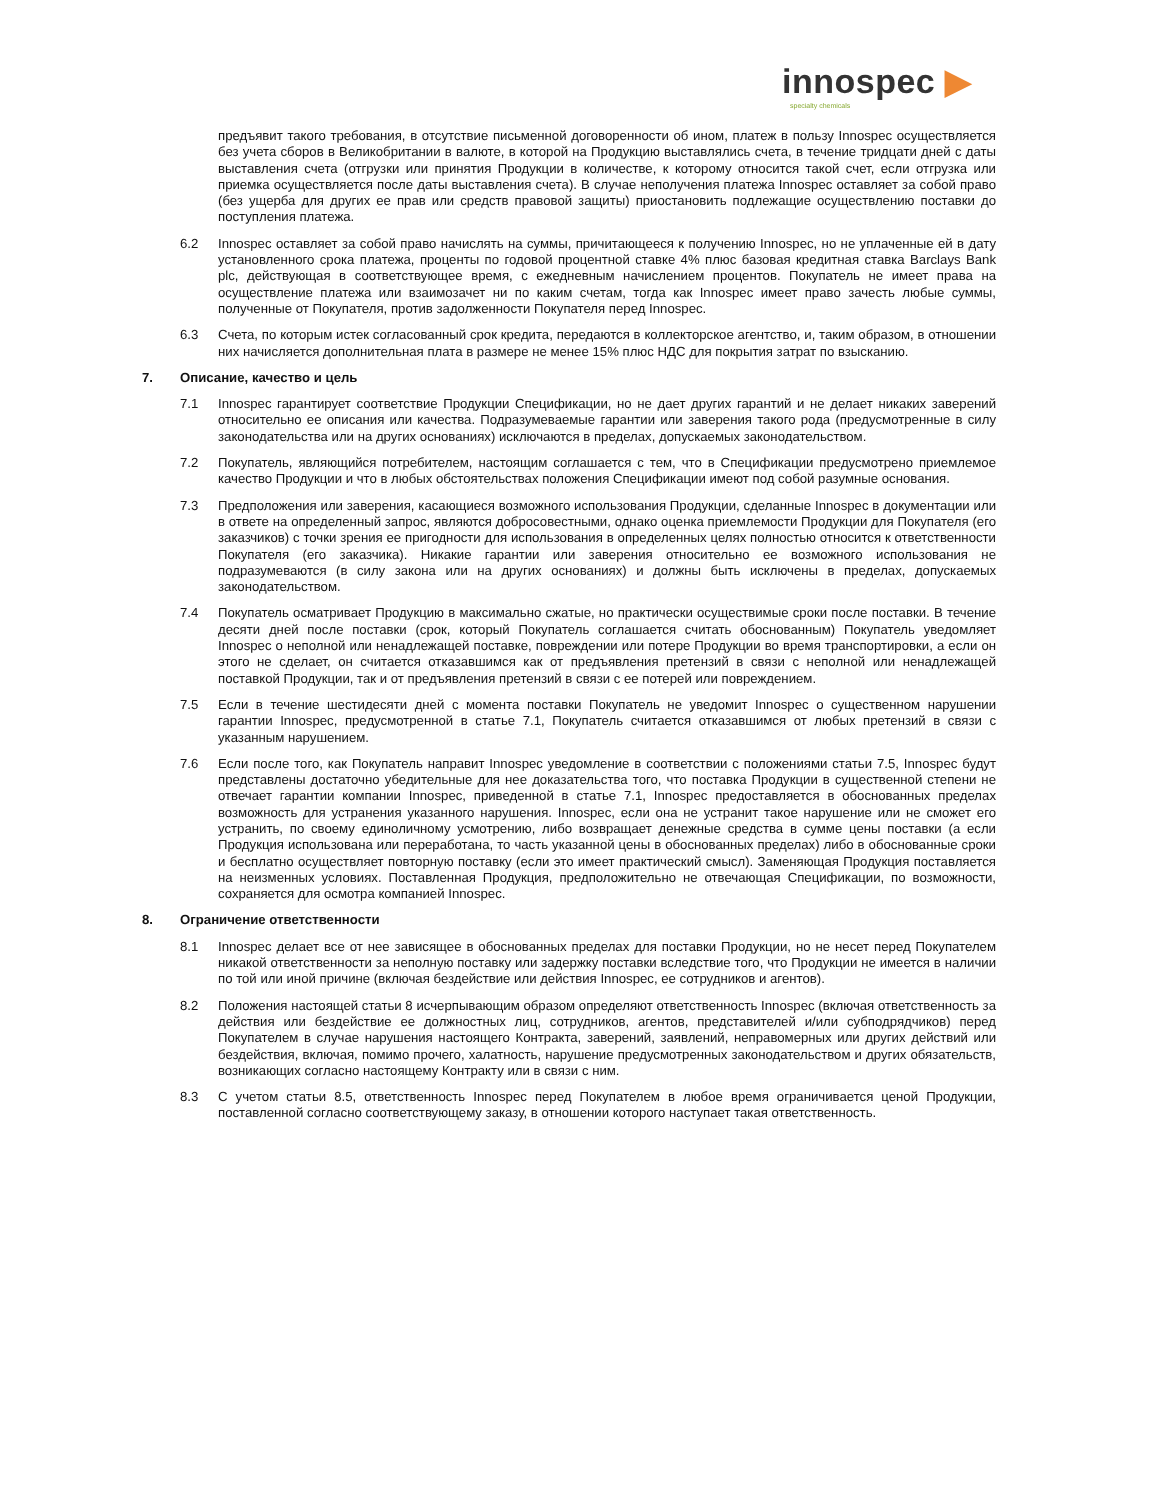innospec ▶
specialty chemicals
предъявит такого требования, в отсутствие письменной договоренности об ином, платеж в пользу Innospec осуществляется без учета сборов в Великобритании в валюте, в которой на Продукцию выставлялись счета, в течение тридцати дней с даты выставления счета (отгрузки или принятия Продукции в количестве, к которому относится такой счет, если отгрузка или приемка осуществляется после даты выставления счета). В случае неполучения платежа Innospec оставляет за собой право (без ущерба для других ее прав или средств правовой защиты) приостановить подлежащие осуществлению поставки до поступления платежа.
6.2 Innospec оставляет за собой право начислять на суммы, причитающееся к получению Innospec, но не уплаченные ей в дату установленного срока платежа, проценты по годовой процентной ставке 4% плюс базовая кредитная ставка Barclays Bank plc, действующая в соответствующее время, с ежедневным начислением процентов. Покупатель не имеет права на осуществление платежа или взаимозачет ни по каким счетам, тогда как Innospec имеет право зачесть любые суммы, полученные от Покупателя, против задолженности Покупателя перед Innospec.
6.3 Счета, по которым истек согласованный срок кредита, передаются в коллекторское агентство, и, таким образом, в отношении них начисляется дополнительная плата в размере не менее 15% плюс НДС для покрытия затрат по взысканию.
7. Описание, качество и цель
7.1 Innospec гарантирует соответствие Продукции Спецификации, но не дает других гарантий и не делает никаких заверений относительно ее описания или качества. Подразумеваемые гарантии или заверения такого рода (предусмотренные в силу законодательства или на других основаниях) исключаются в пределах, допускаемых законодательством.
7.2 Покупатель, являющийся потребителем, настоящим соглашается с тем, что в Спецификации предусмотрено приемлемое качество Продукции и что в любых обстоятельствах положения Спецификации имеют под собой разумные основания.
7.3 Предположения или заверения, касающиеся возможного использования Продукции, сделанные Innospec в документации или в ответе на определенный запрос, являются добросовестными, однако оценка приемлемости Продукции для Покупателя (его заказчиков) с точки зрения ее пригодности для использования в определенных целях полностью относится к ответственности Покупателя (его заказчика). Никакие гарантии или заверения относительно ее возможного использования не подразумеваются (в силу закона или на других основаниях) и должны быть исключены в пределах, допускаемых законодательством.
7.4 Покупатель осматривает Продукцию в максимально сжатые, но практически осуществимые сроки после поставки. В течение десяти дней после поставки (срок, который Покупатель соглашается считать обоснованным) Покупатель уведомляет Innospec о неполной или ненадлежащей поставке, повреждении или потере Продукции во время транспортировки, а если он этого не сделает, он считается отказавшимся как от предъявления претензий в связи с неполной или ненадлежащей поставкой Продукции, так и от предъявления претензий в связи с ее потерей или повреждением.
7.5 Если в течение шестидесяти дней с момента поставки Покупатель не уведомит Innospec о существенном нарушении гарантии Innospec, предусмотренной в статье 7.1, Покупатель считается отказавшимся от любых претензий в связи с указанным нарушением.
7.6 Если после того, как Покупатель направит Innospec уведомление в соответствии с положениями статьи 7.5, Innospec будут представлены достаточно убедительные для нее доказательства того, что поставка Продукции в существенной степени не отвечает гарантии компании Innospec, приведенной в статье 7.1, Innospec предоставляется в обоснованных пределах возможность для устранения указанного нарушения. Innospec, если она не устранит такое нарушение или не сможет его устранить, по своему единоличному усмотрению, либо возвращает денежные средства в сумме цены поставки (а если Продукция использована или переработана, то часть указанной цены в обоснованных пределах) либо в обоснованные сроки и бесплатно осуществляет повторную поставку (если это имеет практический смысл). Заменяющая Продукция поставляется на неизменных условиях. Поставленная Продукция, предположительно не отвечающая Спецификации, по возможности, сохраняется для осмотра компанией Innospec.
8. Ограничение ответственности
8.1 Innospec делает все от нее зависящее в обоснованных пределах для поставки Продукции, но не несет перед Покупателем никакой ответственности за неполную поставку или задержку поставки вследствие того, что Продукции не имеется в наличии по той или иной причине (включая бездействие или действия Innospec, ее сотрудников и агентов).
8.2 Положения настоящей статьи 8 исчерпывающим образом определяют ответственность Innospec (включая ответственность за действия или бездействие ее должностных лиц, сотрудников, агентов, представителей и/или субподрядчиков) перед Покупателем в случае нарушения настоящего Контракта, заверений, заявлений, неправомерных или других действий или бездействия, включая, помимо прочего, халатность, нарушение предусмотренных законодательством и других обязательств, возникающих согласно настоящему Контракту или в связи с ним.
8.3 С учетом статьи 8.5, ответственность Innospec перед Покупателем в любое время ограничивается ценой Продукции, поставленной согласно соответствующему заказу, в отношении которого наступает такая ответственность.